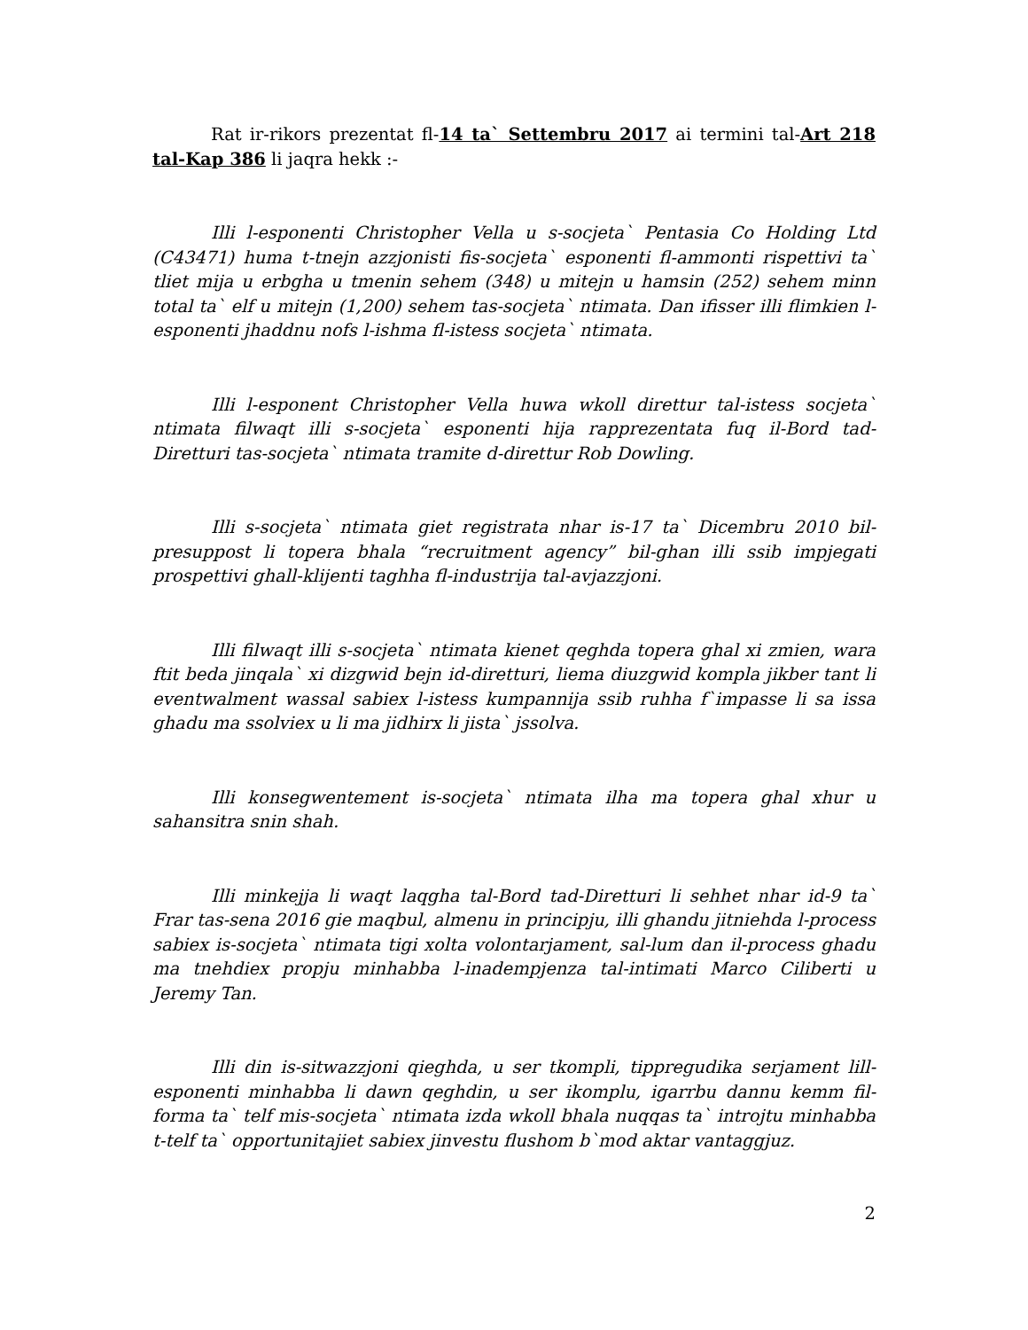Rat ir-rikors prezentat fl-14 ta` Settembru 2017 ai termini tal-Art 218 tal-Kap 386 li jaqra hekk :-
Illi l-esponenti Christopher Vella u s-socjeta` Pentasia Co Holding Ltd (C43471) huma t-tnejn azzjonisti fis-socjeta` esponenti fl-ammonti rispettivi ta` tliet mija u erbgha u tmenin sehem (348) u mitejn u hamsin (252) sehem minn total ta` elf u mitejn (1,200) sehem tas-socjeta` ntimata. Dan ifisser illi flimkien l-esponenti jhaddnu nofs l-ishma fl-istess socjeta` ntimata.
Illi l-esponent Christopher Vella huwa wkoll direttur tal-istess socjeta` ntimata filwaqt illi s-socjeta` esponenti hija rapprezentata fuq il-Bord tad-Diretturi tas-socjeta` ntimata tramite d-direttur Rob Dowling.
Illi s-socjeta` ntimata giet registrata nhar is-17 ta` Dicembru 2010 bil-presuppost li topera bhala “recruitment agency” bil-ghan illi ssib impjegati prospettivi ghall-klijenti taghha fl-industrija tal-avjazzjoni.
Illi filwaqt illi s-socjeta` ntimata kienet qeghda topera ghal xi zmien, wara ftit beda jinqala` xi dizgwid bejn id-diretturi, liema diuzgwid kompla jikber tant li eventwalment wassal sabiex l-istess kumpannija ssib ruhha f`impasse li sa issa ghadu ma ssolviex u li ma jidhirx li jista` jssolva.
Illi konsegwentement is-socjeta` ntimata ilha ma topera ghal xhur u sahansitra snin shah.
Illi minkejja li waqt laqgha tal-Bord tad-Diretturi li sehhet nhar id-9 ta` Frar tas-sena 2016 gie maqbul, almenu in principju, illi ghandu jitniehda l-process sabiex is-socjeta` ntimata tigi xolta volontarjament, sal-lum dan il-process ghadu ma tnehdiex propju minhabba l-inadempjenza tal-intimati Marco Ciliberti u Jeremy Tan.
Illi din is-sitwazzjoni qieghda, u ser tkompli, tippregudika serjament lill-esponenti minhabba li dawn qeghdin, u ser ikomplu, igarrbu dannu kemm fil-forma ta` telf mis-socjeta` ntimata izda wkoll bhala nuqqas ta` introjtu minhabba t-telf ta` opportunitajiet sabiex jinvestu flushom b`mod aktar vantaggjuz.
2